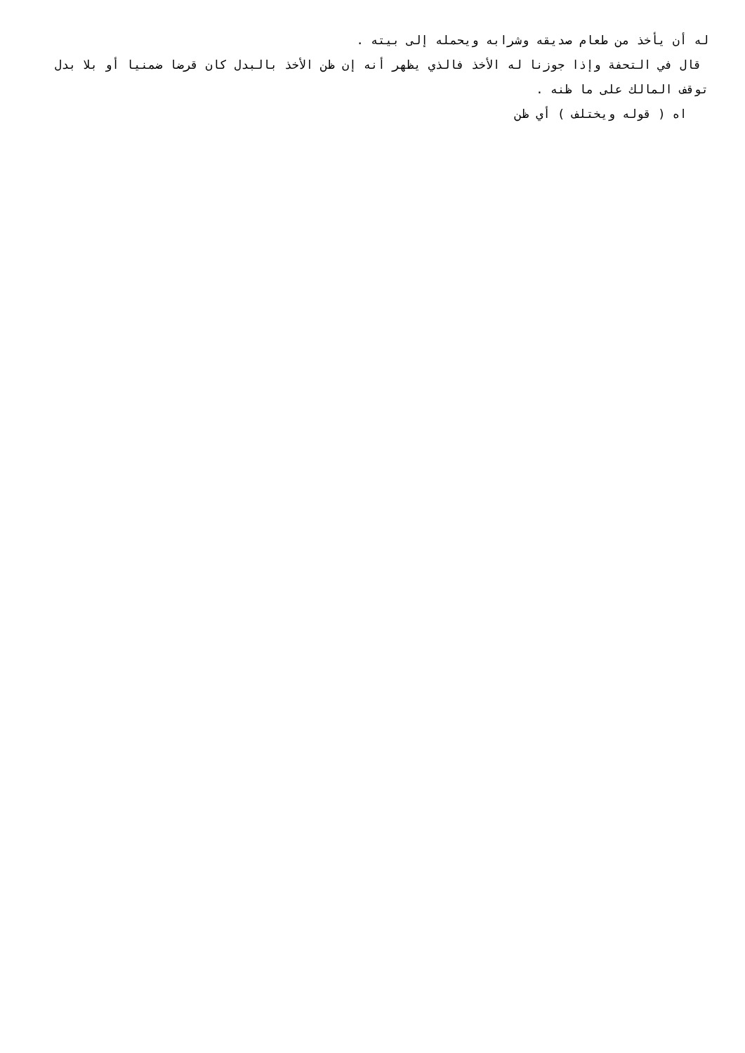له أن يأخذ من طعام صديقه وشرابه ويحمله إلى بيته .
قال في التحفة وإذا جوزنا له الأخذ فالذي يظهر أنه إن ظن الأخذ بالبدل كان قرضا ضمنيا أو بلا بدل توقف المالك على ما ظنه .
اه ( قوله ويختلف ) أي ظن